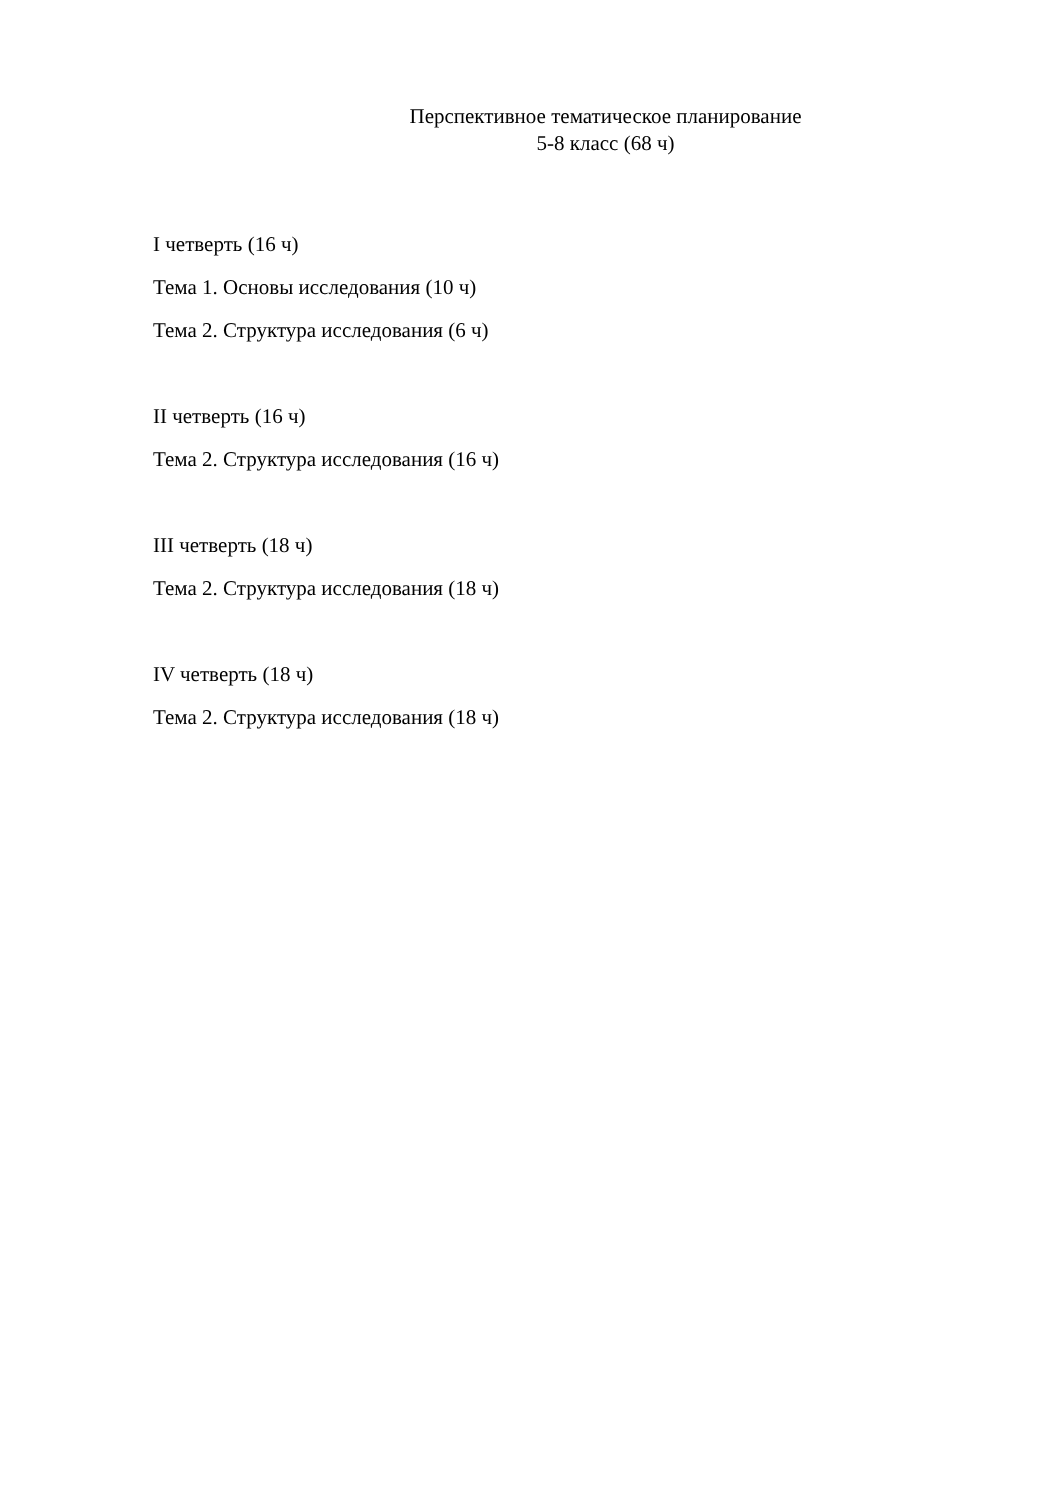Перспективное тематическое планирование
5-8 класс (68 ч)
I четверть (16 ч)
Тема 1. Основы исследования (10 ч)
Тема 2. Структура исследования (6 ч)
II четверть (16 ч)
Тема 2. Структура исследования (16 ч)
III четверть (18 ч)
Тема 2. Структура исследования (18 ч)
IV четверть (18 ч)
Тема 2. Структура исследования (18 ч)